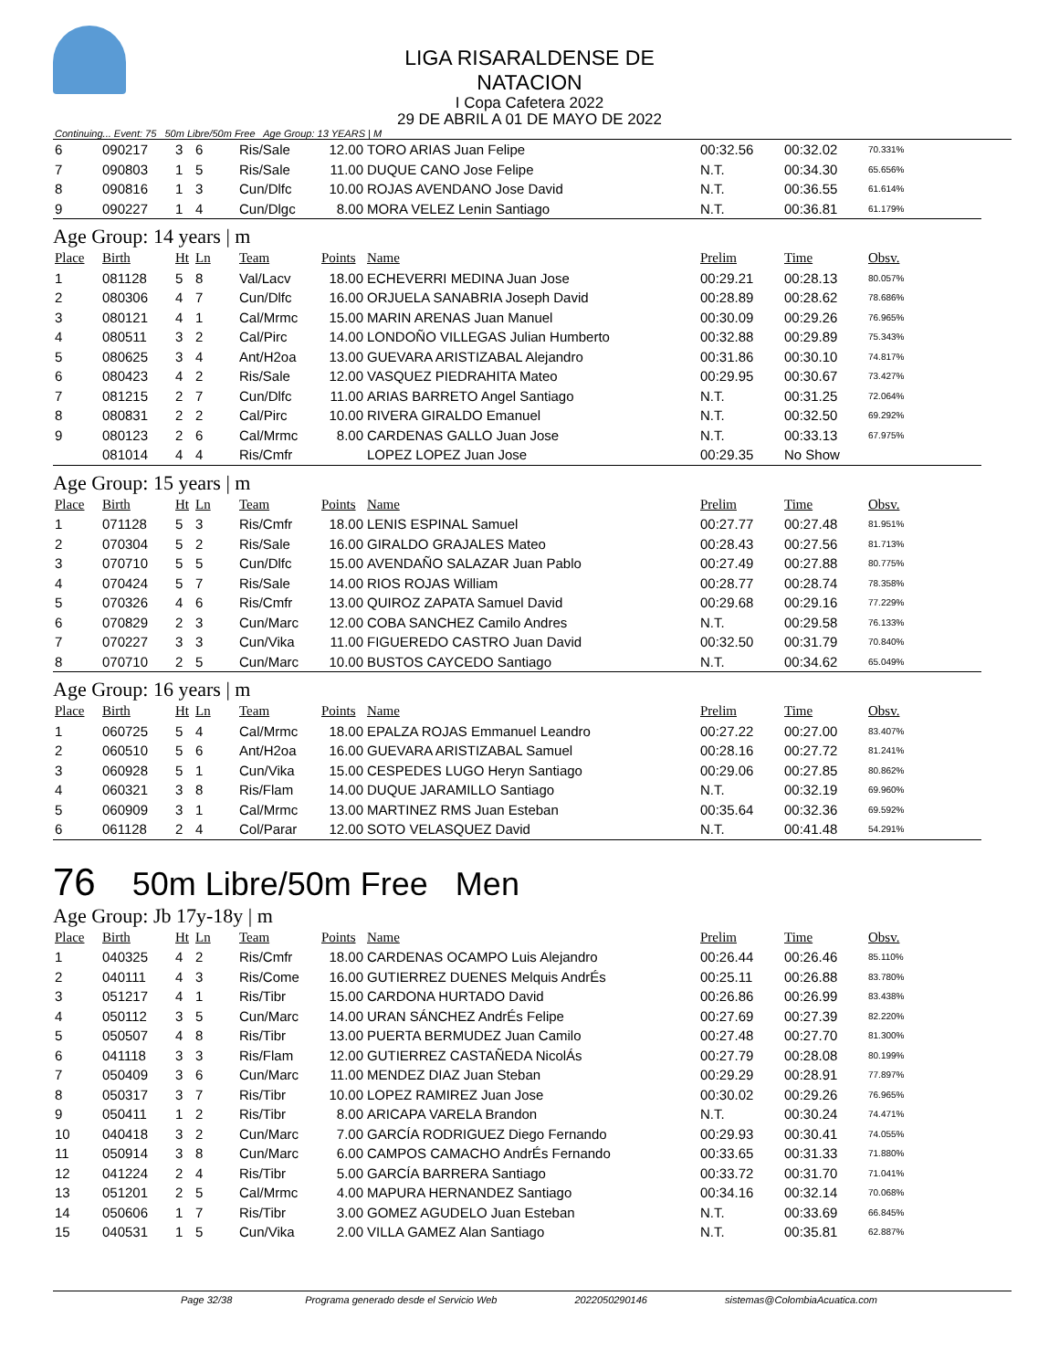LIGA RISARALDENSE DE NATACION
I Copa Cafetera 2022
29 DE ABRIL A 01 DE MAYO DE 2022
Continuing... Event: 75 50m Libre/50m Free Age Group: 13 YEARS | M
| 6 | 090217 | 3 | 6 | Ris/Sale | 12.00 | TORO ARIAS Juan Felipe | 00:32.56 | 00:32.02 | 70.331% |
| 7 | 090803 | 1 | 5 | Ris/Sale | 11.00 | DUQUE CANO Jose Felipe | N.T. | 00:34.30 | 65.656% |
| 8 | 090816 | 1 | 3 | Cun/Dlfc | 10.00 | ROJAS AVENDANO Jose David | N.T. | 00:36.55 | 61.614% |
| 9 | 090227 | 1 | 4 | Cun/Dlgc | 8.00 | MORA VELEZ Lenin Santiago | N.T. | 00:36.81 | 61.179% |
Age Group: 14 years | m
| Place | Birth | Ht | Ln | Team | Points | Name | Prelim | Time | Obsv. |
| --- | --- | --- | --- | --- | --- | --- | --- | --- | --- |
| 1 | 081128 | 5 | 8 | Val/Lacv | 18.00 | ECHEVERRI MEDINA Juan Jose | 00:29.21 | 00:28.13 | 80.057% |
| 2 | 080306 | 4 | 7 | Cun/Dlfc | 16.00 | ORJUELA SANABRIA Joseph David | 00:28.89 | 00:28.62 | 78.686% |
| 3 | 080121 | 4 | 1 | Cal/Mrmc | 15.00 | MARIN ARENAS Juan Manuel | 00:30.09 | 00:29.26 | 76.965% |
| 4 | 080511 | 3 | 2 | Cal/Pirc | 14.00 | LONDOÑO VILLEGAS Julian Humberto | 00:32.88 | 00:29.89 | 75.343% |
| 5 | 080625 | 3 | 4 | Ant/H2oa | 13.00 | GUEVARA ARISTIZABAL Alejandro | 00:31.86 | 00:30.10 | 74.817% |
| 6 | 080423 | 4 | 2 | Ris/Sale | 12.00 | VASQUEZ PIEDRAHITA Mateo | 00:29.95 | 00:30.67 | 73.427% |
| 7 | 081215 | 2 | 7 | Cun/Dlfc | 11.00 | ARIAS BARRETO Angel Santiago | N.T. | 00:31.25 | 72.064% |
| 8 | 080831 | 2 | 2 | Cal/Pirc | 10.00 | RIVERA GIRALDO Emanuel | N.T. | 00:32.50 | 69.292% |
| 9 | 080123 | 2 | 6 | Cal/Mrmc | 8.00 | CARDENAS GALLO Juan Jose | N.T. | 00:33.13 | 67.975% |
| | 081014 | 4 | 4 | Ris/Cmfr | | LOPEZ LOPEZ Juan Jose | 00:29.35 | No Show | |
Age Group: 15 years | m
| Place | Birth | Ht | Ln | Team | Points | Name | Prelim | Time | Obsv. |
| --- | --- | --- | --- | --- | --- | --- | --- | --- | --- |
| 1 | 071128 | 5 | 3 | Ris/Cmfr | 18.00 | LENIS ESPINAL Samuel | 00:27.77 | 00:27.48 | 81.951% |
| 2 | 070304 | 5 | 2 | Ris/Sale | 16.00 | GIRALDO GRAJALES Mateo | 00:28.43 | 00:27.56 | 81.713% |
| 3 | 070710 | 5 | 5 | Cun/Dlfc | 15.00 | AVENDAÑO SALAZAR Juan Pablo | 00:27.49 | 00:27.88 | 80.775% |
| 4 | 070424 | 5 | 7 | Ris/Sale | 14.00 | RIOS ROJAS William | 00:28.77 | 00:28.74 | 78.358% |
| 5 | 070326 | 4 | 6 | Ris/Cmfr | 13.00 | QUIROZ ZAPATA Samuel David | 00:29.68 | 00:29.16 | 77.229% |
| 6 | 070829 | 2 | 3 | Cun/Marc | 12.00 | COBA SANCHEZ Camilo Andres | N.T. | 00:29.58 | 76.133% |
| 7 | 070227 | 3 | 3 | Cun/Vika | 11.00 | FIGUEREDO CASTRO Juan David | 00:32.50 | 00:31.79 | 70.840% |
| 8 | 070710 | 2 | 5 | Cun/Marc | 10.00 | BUSTOS CAYCEDO Santiago | N.T. | 00:34.62 | 65.049% |
Age Group: 16 years | m
| Place | Birth | Ht | Ln | Team | Points | Name | Prelim | Time | Obsv. |
| --- | --- | --- | --- | --- | --- | --- | --- | --- | --- |
| 1 | 060725 | 5 | 4 | Cal/Mrmc | 18.00 | EPALZA ROJAS Emmanuel Leandro | 00:27.22 | 00:27.00 | 83.407% |
| 2 | 060510 | 5 | 6 | Ant/H2oa | 16.00 | GUEVARA ARISTIZABAL Samuel | 00:28.16 | 00:27.72 | 81.241% |
| 3 | 060928 | 5 | 1 | Cun/Vika | 15.00 | CESPEDES LUGO Heryn Santiago | 00:29.06 | 00:27.85 | 80.862% |
| 4 | 060321 | 3 | 8 | Ris/Flam | 14.00 | DUQUE JARAMILLO Santiago | N.T. | 00:32.19 | 69.960% |
| 5 | 060909 | 3 | 1 | Cal/Mrmc | 13.00 | MARTINEZ RMS Juan Esteban | 00:35.64 | 00:32.36 | 69.592% |
| 6 | 061128 | 2 | 4 | Col/Parar | 12.00 | SOTO VELASQUEZ David | N.T. | 00:41.48 | 54.291% |
76 50m Libre/50m Free Men
Age Group: Jb 17y-18y | m
| Place | Birth | Ht | Ln | Team | Points | Name | Prelim | Time | Obsv. |
| --- | --- | --- | --- | --- | --- | --- | --- | --- | --- |
| 1 | 040325 | 4 | 2 | Ris/Cmfr | 18.00 | CARDENAS OCAMPO Luis Alejandro | 00:26.44 | 00:26.46 | 85.110% |
| 2 | 040111 | 4 | 3 | Ris/Come | 16.00 | GUTIERREZ DUENES Melquis AndrÉs | 00:25.11 | 00:26.88 | 83.780% |
| 3 | 051217 | 4 | 1 | Ris/Tibr | 15.00 | CARDONA HURTADO David | 00:26.86 | 00:26.99 | 83.438% |
| 4 | 050112 | 3 | 5 | Cun/Marc | 14.00 | URAN SÁNCHEZ AndrÉs Felipe | 00:27.69 | 00:27.39 | 82.220% |
| 5 | 050507 | 4 | 8 | Ris/Tibr | 13.00 | PUERTA BERMUDEZ Juan Camilo | 00:27.48 | 00:27.70 | 81.300% |
| 6 | 041118 | 3 | 3 | Ris/Flam | 12.00 | GUTIERREZ CASTAÑEDA NicolÁs | 00:27.79 | 00:28.08 | 80.199% |
| 7 | 050409 | 3 | 6 | Cun/Marc | 11.00 | MENDEZ DIAZ Juan Steban | 00:29.29 | 00:28.91 | 77.897% |
| 8 | 050317 | 3 | 7 | Ris/Tibr | 10.00 | LOPEZ RAMIREZ Juan Jose | 00:30.02 | 00:29.26 | 76.965% |
| 9 | 050411 | 1 | 2 | Ris/Tibr | 8.00 | ARICAPA VARELA Brandon | N.T. | 00:30.24 | 74.471% |
| 10 | 040418 | 3 | 2 | Cun/Marc | 7.00 | GARCÍA RODRIGUEZ Diego Fernando | 00:29.93 | 00:30.41 | 74.055% |
| 11 | 050914 | 3 | 8 | Cun/Marc | 6.00 | CAMPOS CAMACHO AndrÉs Fernando | 00:33.65 | 00:31.33 | 71.880% |
| 12 | 041224 | 2 | 4 | Ris/Tibr | 5.00 | GARCÍA BARRERA Santiago | 00:33.72 | 00:31.70 | 71.041% |
| 13 | 051201 | 2 | 5 | Cal/Mrmc | 4.00 | MAPURA HERNANDEZ Santiago | 00:34.16 | 00:32.14 | 70.068% |
| 14 | 050606 | 1 | 7 | Ris/Tibr | 3.00 | GOMEZ AGUDELO Juan Esteban | N.T. | 00:33.69 | 66.845% |
| 15 | 040531 | 1 | 5 | Cun/Vika | 2.00 | VILLA GAMEZ Alan Santiago | N.T. | 00:35.81 | 62.887% |
Page 32/38 Programa generado desde el Servicio Web 2022050290146 sistemas@ColombiaAcuatica.com